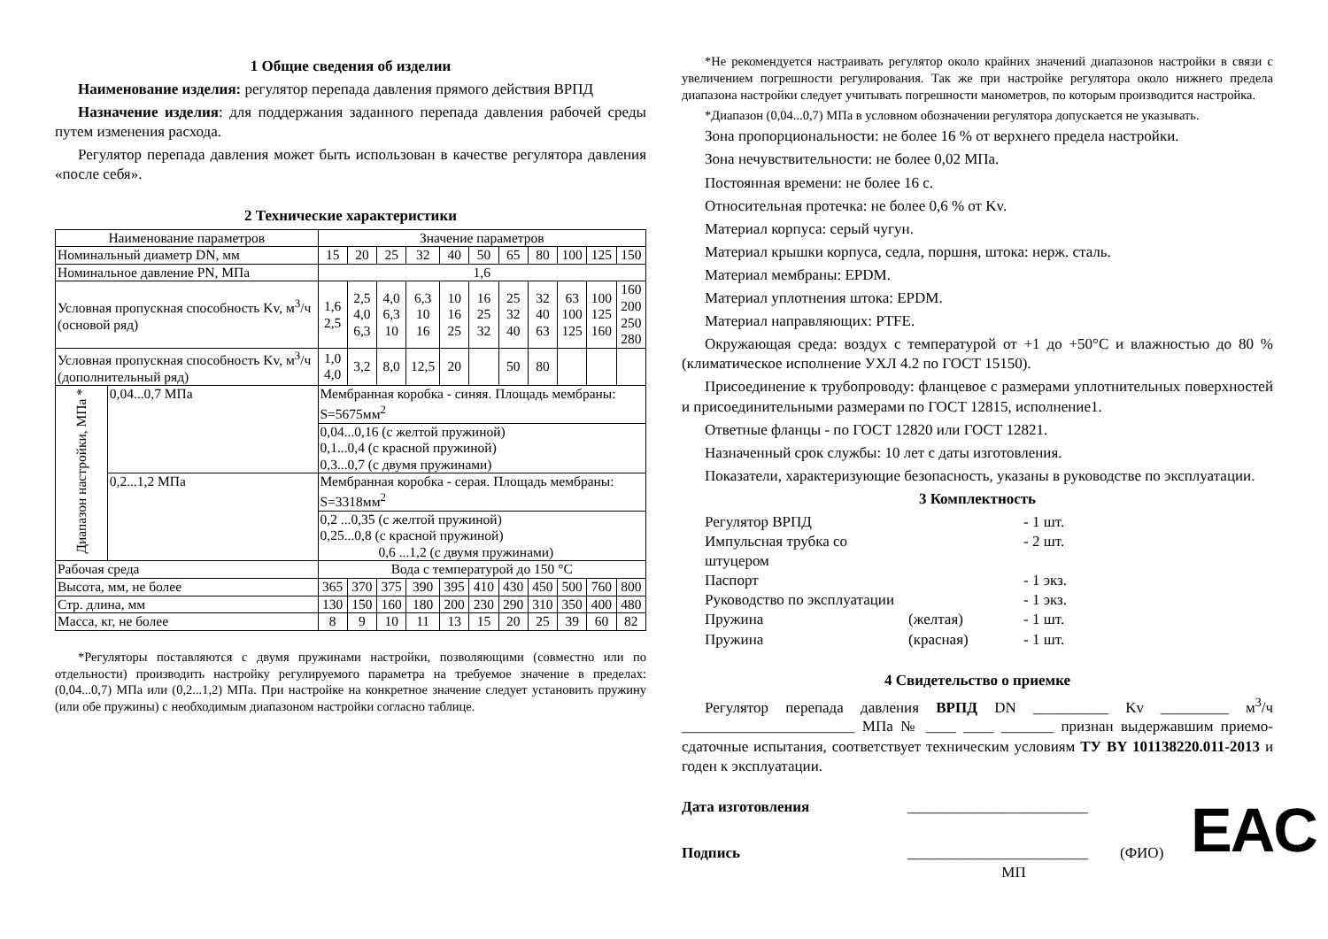1 Общие сведения об изделии
Наименование изделия: регулятор перепада давления прямого действия ВРПД
Назначение изделия: для поддержания заданного перепада давления рабочей среды путем изменения расхода.
Регулятор перепада давления может быть использован в качестве регулятора давления «после себя».
2 Технические характеристики
| Наименование параметров | | Значение параметров | | | | | | | | | | |
| Номинальный диаметр DN, мм | | 15 | 20 | 25 | 32 | 40 | 50 | 65 | 80 | 100 | 125 | 150 |
| Номинальное давление PN, МПа | | 1,6 | | | | | | | | | | |
| Условная пропускная способность Kv, м<sup>3</sup>/ч (основой ряд) | | 1,6 2,5 | 2,5 4,0 6,3 | 4,0 6,3 10 | 6,3 10 16 | 10 16 25 | 16 25 32 | 25 32 40 | 32 40 63 | 63 100 125 | 100 125 160 | 160 200 250 280 |
| Условная пропускная способность Kv, м<sup>3</sup>/ч (дополнительный ряд) | | 1,0 4,0 | 3,2 | 8,0 | 12,5 | 20 | | 50 | 80 | | | |
| Диапазон настройки, МПа * | 0,04...0,7 МПа | Мембранная коробка - синяя. Площадь мембраны: S=5675мм<sup>2</sup> | | | | | | | | | | |
| | | 0,04...0,16 (с желтой пружиной) 0,1...0,4 (с красной пружиной) 0,3...0,7 (с двумя пружинами) | | | | | | | | | | |
| | 0,2...1,2 МПа | Мембранная коробка - серая. Площадь мембраны: S=3318мм<sup>2</sup> | | | | | | | | | | |
| | | 0,2 ...0,35 (с желтой пружиной) 0,25...0,8 (с красной пружиной) 0,6 ...1,2 (с двумя пружинами) | | | | | | | | | | |
| Рабочая среда | | Вода с температурой до 150 °С | | | | | | | | | | |
| Высота, мм, не более | | 365 | 370 | 375 | 390 | 395 | 410 | 430 | 450 | 500 | 760 | 800 |
| Стр. длина, мм | | 130 | 150 | 160 | 180 | 200 | 230 | 290 | 310 | 350 | 400 | 480 |
| Масса, кг, не более | | 8 | 9 | 10 | 11 | 13 | 15 | 20 | 25 | 39 | 60 | 82 |
*Регуляторы поставляются с двумя пружинами настройки, позволяющими (совместно или по отдельности) производить настройку регулируемого параметра на требуемое значение в пределах: (0,04...0,7) МПа или (0,2...1,2) МПа. При настройке на конкретное значение следует установить пружину (или обе пружины) с необходимым диапазоном настройки согласно таблице.
*Не рекомендуется настраивать регулятор около крайних значений диапазонов настройки в связи с увеличением погрешности регулирования. Так же при настройке регулятора около нижнего предела диапазона настройки следует учитывать погрешности манометров, по которым производится настройка.
*Диапазон (0,04...0,7) МПа в условном обозначении регулятора допускается не указывать.
Зона пропорциональности: не более 16 % от верхнего предела настройки.
Зона нечувствительности: не более 0,02 МПа.
Постоянная времени: не более 16 с.
Относительная протечка: не более 0,6 % от Kv.
Материал корпуса: серый чугун.
Материал крышки корпуса, седла, поршня, штока: нерж. сталь.
Материал мембраны: EPDM.
Материал уплотнения штока: EPDM.
Материал направляющих: PTFE.
Окружающая среда: воздух с температурой от +1 до +50°С и влажностью до 80 % (климатическое исполнение УХЛ 4.2 по ГОСТ 15150).
Присоединение к трубопроводу: фланцевое с размерами уплотнительных поверхностей и присоединительными размерами по ГОСТ 12815, исполнение1.
Ответные фланцы - по ГОСТ 12820 или ГОСТ 12821.
Назначенный срок службы: 10 лет с даты изготовления.
Показатели, характеризующие безопасность, указаны в руководстве по эксплуатации.
3 Комплектность
Регулятор ВРПД
- 1 шт.
Импульсная трубка со штуцером
- 2 шт.
Паспорт
- 1 экз.
Руководство по эксплуатации
- 1 экз.
Пружина
(желтая)
- 1 шт.
Пружина
(красная)
- 1 шт.
4 Свидетельство о приемке
Регулятор перепада давления ВРПД DN __________ Kv _________ м<sup>3</sup>/ч _______________________ МПа № ____ ____ _______ признан выдержавшим приемо-сдаточные испытания, соответствует техническим условиям ТУ BY 101138220.011-2013 и годен к эксплуатации.
Дата изготовления
________________________
Подпись
________________________
(ФИО)
МП
EAC